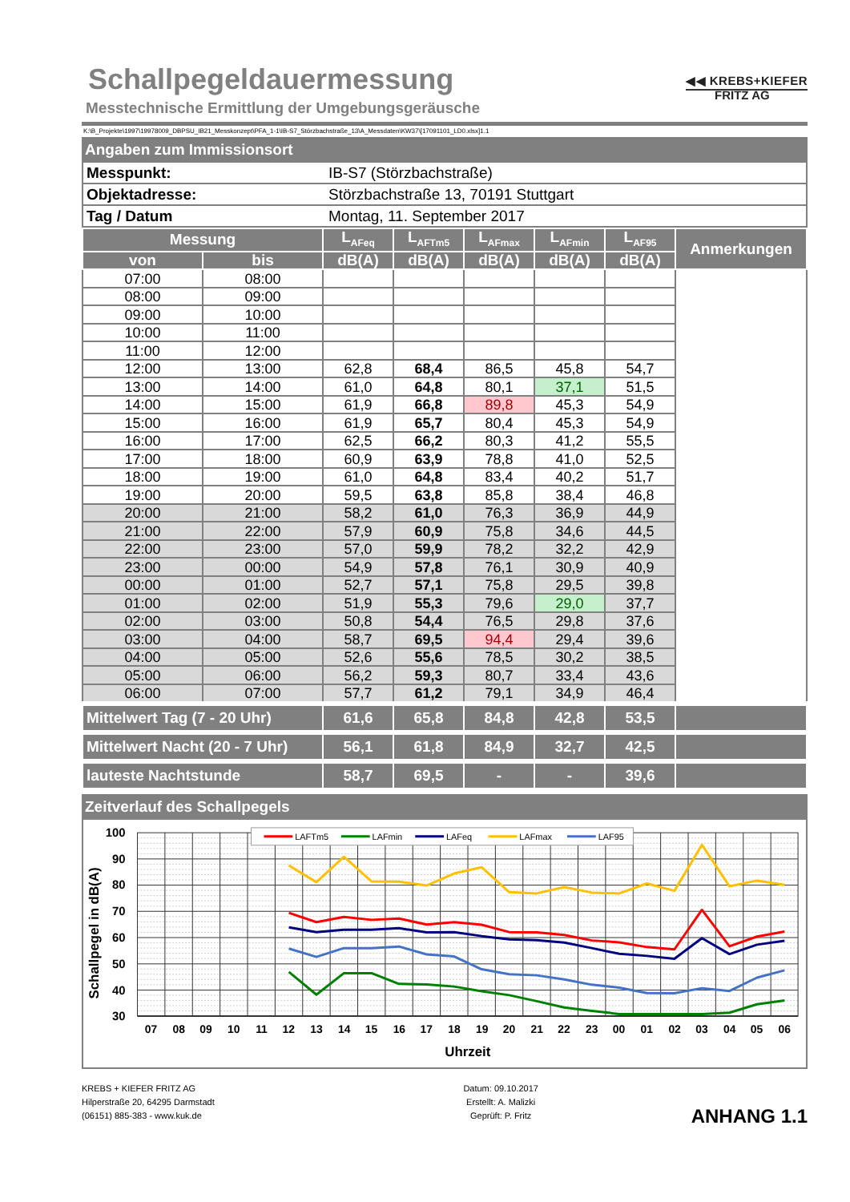Schallpegeldauermessung
Messtechnische Ermittlung der Umgebungsgeräusche
◀◀ KREBS+KIEFER
FRITZ AG
K:\B_Projekte\1997\19978009_DBPSU_IB21_Messkonzept\PFA_1-1\IB-S7_Störzbachstraße_13\A_Messdaten\KW37\[17091101_LD0.xlsx]1.1
Angaben zum Immissionsort
| Messpunkt: | IB-S7 (Störzbachstraße) |
| Objektadresse: | Störzbachstraße 13, 70191 Stuttgart |
| Tag / Datum | Montag, 11. September 2017 |
| Messung | | L<sub>AFeq</sub> | L<sub>AFTm5</sub> | L<sub>AFmax</sub> | L<sub>AFmin</sub> | L<sub>AF95</sub> | Anmerkungen |
| --- | --- | --- | --- | --- | --- | --- | --- |
| von | bis | dB(A) | dB(A) | dB(A) | dB(A) | dB(A) | |
| 07:00 | 08:00 | | | | | | |
| 08:00 | 09:00 | | | | | | |
| 09:00 | 10:00 | | | | | | |
| 10:00 | 11:00 | | | | | | |
| 11:00 | 12:00 | | | | | | |
| 12:00 | 13:00 | 62,8 | 68,4 | 86,5 | 45,8 | 54,7 | |
| 13:00 | 14:00 | 61,0 | 64,8 | 80,1 | 37,1 | 51,5 | |
| 14:00 | 15:00 | 61,9 | 66,8 | 89,8 | 45,3 | 54,9 | |
| 15:00 | 16:00 | 61,9 | 65,7 | 80,4 | 45,3 | 54,9 | |
| 16:00 | 17:00 | 62,5 | 66,2 | 80,3 | 41,2 | 55,5 | |
| 17:00 | 18:00 | 60,9 | 63,9 | 78,8 | 41,0 | 52,5 | |
| 18:00 | 19:00 | 61,0 | 64,8 | 83,4 | 40,2 | 51,7 | |
| 19:00 | 20:00 | 59,5 | 63,8 | 85,8 | 38,4 | 46,8 | |
| 20:00 | 21:00 | 58,2 | 61,0 | 76,3 | 36,9 | 44,9 | |
| 21:00 | 22:00 | 57,9 | 60,9 | 75,8 | 34,6 | 44,5 | |
| 22:00 | 23:00 | 57,0 | 59,9 | 78,2 | 32,2 | 42,9 | |
| 23:00 | 00:00 | 54,9 | 57,8 | 76,1 | 30,9 | 40,9 | |
| 00:00 | 01:00 | 52,7 | 57,1 | 75,8 | 29,5 | 39,8 | |
| 01:00 | 02:00 | 51,9 | 55,3 | 79,6 | 29,0 | 37,7 | |
| 02:00 | 03:00 | 50,8 | 54,4 | 76,5 | 29,8 | 37,6 | |
| 03:00 | 04:00 | 58,7 | 69,5 | 94,4 | 29,4 | 39,6 | |
| 04:00 | 05:00 | 52,6 | 55,6 | 78,5 | 30,2 | 38,5 | |
| 05:00 | 06:00 | 56,2 | 59,3 | 80,7 | 33,4 | 43,6 | |
| 06:00 | 07:00 | 57,7 | 61,2 | 79,1 | 34,9 | 46,4 | |
| Mittelwert Tag (7 - 20 Uhr) | | 61,6 | 65,8 | 84,8 | 42,8 | 53,5 | |
| Mittelwert Nacht (20 - 7 Uhr) | | 56,1 | 61,8 | 84,9 | 32,7 | 42,5 | |
| lauteste Nachtstunde | | 58,7 | 69,5 | - | - | 39,6 | |
Zeitverlauf des Schallpegels
LAFTm5
LAFmin
LAFeq
LAFmax
LAF95
100
90
80
70
60
50
40
30
Schallpegel in dB(A)
07
08
09
10
11
12
13
14
15
16
17
18
19
20
21
22
23
00
01
02
03
04
05
06
Uhrzeit
KREBS + KIEFER FRITZ AG
Hilperstraße 20, 64295 Darmstadt
(06151) 885-383 - www.kuk.de
Datum: 09.10.2017
Erstellt: A. Malizki
Geprüft: P. Fritz
ANHANG 1.1